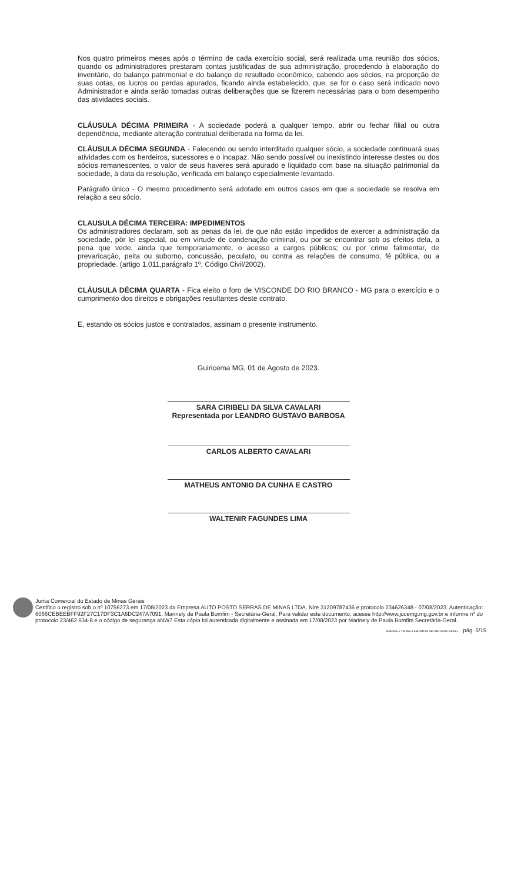Nos quatro primeiros meses após o término de cada exercício social, será realizada uma reunião dos sócios, quando os administradores prestaram contas justificadas de sua administração, procedendo à elaboração do inventário, do balanço patrimonial e do balanço de resultado econômico, cabendo aos sócios, na proporção de suas cotas, os lucros ou perdas apurados, ficando ainda estabelecido, que, se for o caso será indicado novo Administrador e ainda serão tomadas outras deliberações que se fizerem necessárias para o bom desempenho das atividades sociais.
CLÁUSULA DÉCIMA PRIMEIRA - A sociedade poderá a qualquer tempo, abrir ou fechar filial ou outra dependência, mediante alteração contratual deliberada na forma da lei.
CLÁUSULA DÉCIMA SEGUNDA - Falecendo ou sendo interditado qualquer sócio, a sociedade continuará suas atividades com os herdeiros, sucessores e o incapaz. Não sendo possível ou inexistindo interesse destes ou dos sócios remanescentes, o valor de seus haveres será apurado e liquidado com base na situação patrimonial da sociedade, à data da resolução, verificada em balanço especialmente levantado.
Parágrafo único - O mesmo procedimento será adotado em outros casos em que a sociedade se resolva em relação a seu sócio.
CLAUSULA DÉCIMA TERCEIRA: IMPEDIMENTOS
Os administradores declaram, sob as penas da lei, de que não estão impedidos de exercer a administração da sociedade, pôr lei especial, ou em virtude de condenação criminal, ou por se encontrar sob os efeitos dela, a pena que vede, ainda que temporariamente, o acesso a cargos públicos; ou por crime falimentar, de prevaricação, peita ou suborno, concussão, peculato, ou contra as relações de consumo, fé pública, ou a propriedade. (artigo 1.011,parágrafo 1º, Código Civil/2002).
CLÁUSULA DÉCIMA QUARTA - Fica eleito o foro de VISCONDE DO RIO BRANCO - MG para o exercício e o cumprimento dos direitos e obrigações resultantes deste contrato.
E, estando os sócios justos e contratados, assinam o presente instrumento.
Guiricema MG, 01 de Agosto de 2023.
SARA CIRIBELI DA SILVA CAVALARI
Representada por LEANDRO GUSTAVO BARBOSA
CARLOS ALBERTO CAVALARI
MATHEUS ANTONIO DA CUNHA E CASTRO
WALTENIR FAGUNDES LIMA
Junta Comercial do Estado de Minas Gerais
Certifico o registro sob o nº 10756273 em 17/08/2023 da Empresa AUTO POSTO SERRAS DE MINAS LTDA, Nire 31209787436 e protocolo 234626348 - 07/08/2023. Autenticação: 6066CEBEEBFF92F27C17DF3C1A6DC247A7091. Marinely de Paula Bomfim - Secretária-Geral. Para validar este documento, acesse http://www.jucemg.mg.gov.br e informe nº do protocolo 23/462.634-8 e o código de segurança aNW7 Esta cópia foi autenticada digitalmente e assinada em 17/08/2023 por Marinely de Paula Bomfim Secretária-Geral.
MARINELY DE PAULA BOMFIM SECRETÁRIA GERAL pág. 5/15